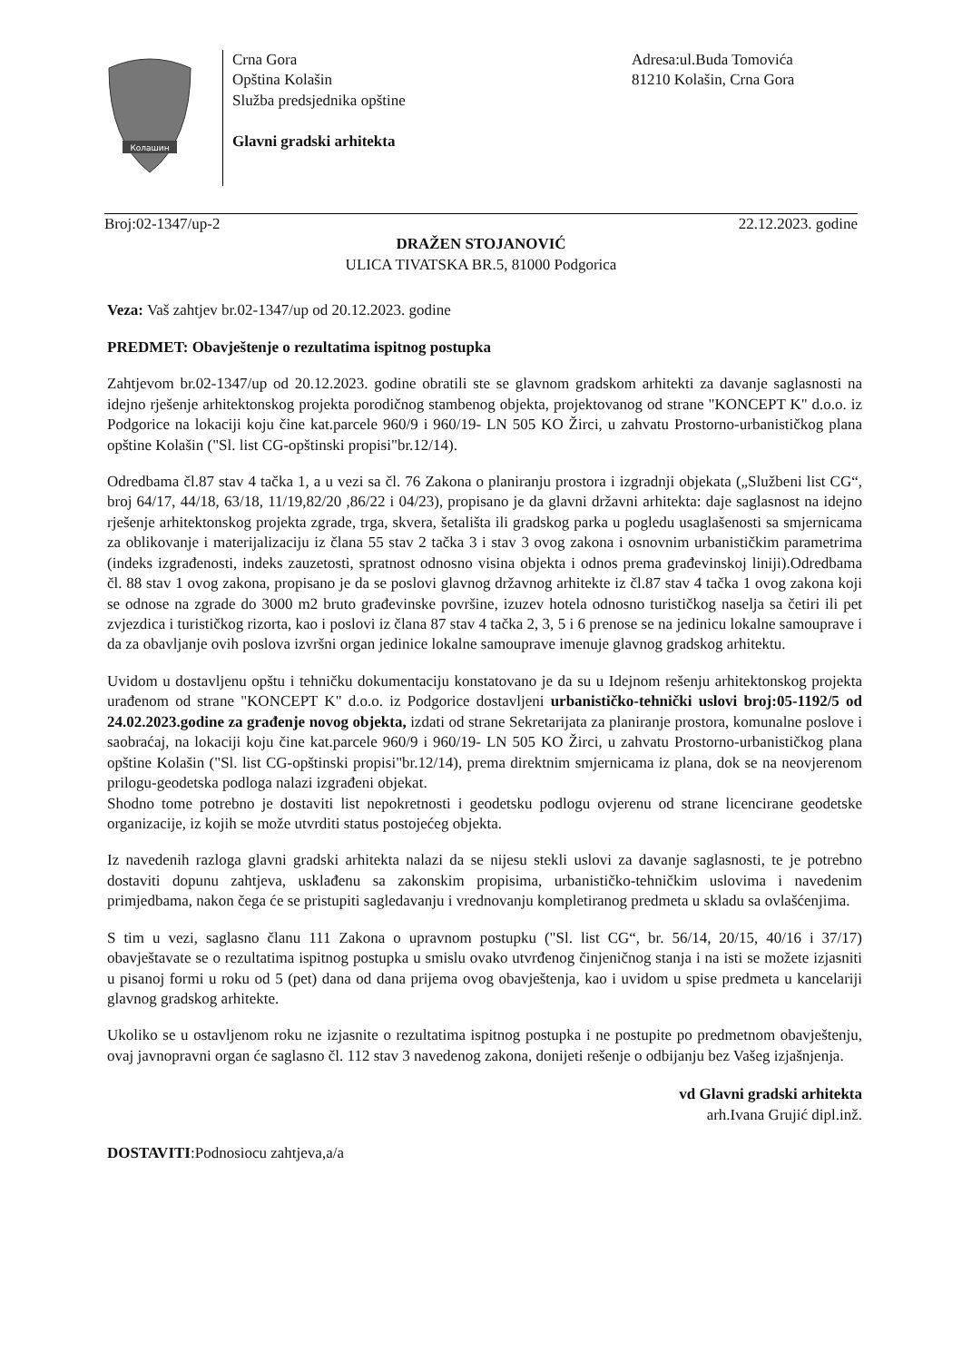Колашин
Crna Gora
Opština Kolašin
Služba predsjednika opštine
Glavni gradski arhitekta
Adresa:ul.Buda Tomovića
81210 Kolašin, Crna Gora
Broj:02-1347/up-2 22.12.2023. godine
DRAŽEN STOJANOVIĆ
ULICA TIVATSKA BR.5, 81000 Podgorica
Veza: Vaš zahtjev br.02-1347/up od 20.12.2023. godine
PREDMET: Obavještenje o rezultatima ispitnog postupka
Zahtjevom br.02-1347/up od 20.12.2023. godine obratili ste se glavnom gradskom arhitekti za davanje saglasnosti na idejno rješenje arhitektonskog projekta porodičnog stambenog objekta, projektovanog od strane "KONCEPT K" d.o.o. iz Podgorice na lokaciji koju čine kat.parcele 960/9 i 960/19- LN 505 KO Žirci, u zahvatu Prostorno-urbanističkog plana opštine Kolašin ("Sl. list CG-opštinski propisi"br.12/14).
Odredbama čl.87 stav 4 tačka 1, a u vezi sa čl. 76 Zakona o planiranju prostora i izgradnji objekata („Službeni list CG“, broj 64/17, 44/18, 63/18, 11/19,82/20 ,86/22 i 04/23), propisano je da glavni državni arhitekta: daje saglasnost na idejno rješenje arhitektonskog projekta zgrade, trga, skvera, šetališta ili gradskog parka u pogledu usaglašenosti sa smjernicama za oblikovanje i materijalizaciju iz člana 55 stav 2 tačka 3 i stav 3 ovog zakona i osnovnim urbanističkim parametrima (indeks izgrađenosti, indeks zauzetosti, spratnost odnosno visina objekta i odnos prema građevinskoj liniji).Odredbama čl. 88 stav 1 ovog zakona, propisano je da se poslovi glavnog državnog arhitekte iz čl.87 stav 4 tačka 1 ovog zakona koji se odnose na zgrade do 3000 m2 bruto građevinske površine, izuzev hotela odnosno turističkog naselja sa četiri ili pet zvjezdica i turističkog rizorta, kao i poslovi iz člana 87 stav 4 tačka 2, 3, 5 i 6 prenose se na jedinicu lokalne samouprave i da za obavljanje ovih poslova izvršni organ jedinice lokalne samouprave imenuje glavnog gradskog arhitektu.
Uvidom u dostavljenu opštu i tehničku dokumentaciju konstatovano je da su u Idejnom rešenju arhitektonskog projekta urađenom od strane "KONCEPT K" d.o.o. iz Podgorice dostavljeni urbanističko-tehnički uslovi broj:05-1192/5 od 24.02.2023.godine za građenje novog objekta, izdati od strane Sekretarijata za planiranje prostora, komunalne poslove i saobraćaj, na lokaciji koju čine kat.parcele 960/9 i 960/19- LN 505 KO Žirci, u zahvatu Prostorno-urbanističkog plana opštine Kolašin ("Sl. list CG-opštinski propisi"br.12/14), prema direktnim smjernicama iz plana, dok se na neovjerenom prilogu-geodetska podloga nalazi izgrađeni objekat.
Shodno tome potrebno je dostaviti list nepokretnosti i geodetsku podlogu ovjerenu od strane licencirane geodetske organizacije, iz kojih se može utvrditi status postojećeg objekta.
Iz navedenih razloga glavni gradski arhitekta nalazi da se nijesu stekli uslovi za davanje saglasnosti, te je potrebno dostaviti dopunu zahtjeva, usklađenu sa zakonskim propisima, urbanističko-tehničkim uslovima i navedenim primjedbama, nakon čega će se pristupiti sagledavanju i vrednovanju kompletiranog predmeta u skladu sa ovlašćenjima.
S tim u vezi, saglasno članu 111 Zakona o upravnom postupku ("Sl. list CG“, br. 56/14, 20/15, 40/16 i 37/17) obavještavate se o rezultatima ispitnog postupka u smislu ovako utvrđenog činjeničnog stanja i na isti se možete izjasniti u pisanoj formi u roku od 5 (pet) dana od dana prijema ovog obavještenja, kao i uvidom u spise predmeta u kancelariji glavnog gradskog arhitekte.
Ukoliko se u ostavljenom roku ne izjasnite o rezultatima ispitnog postupka i ne postupite po predmetnom obavještenju, ovaj javnopravni organ će saglasno čl. 112 stav 3 navedenog zakona, donijeti rešenje o odbijanju bez Vašeg izjašnjenja.
vd Glavni gradski arhitekta
arh.Ivana Grujić dipl.inž.
DOSTAVITI:Podnosiocu zahtjeva,a/a